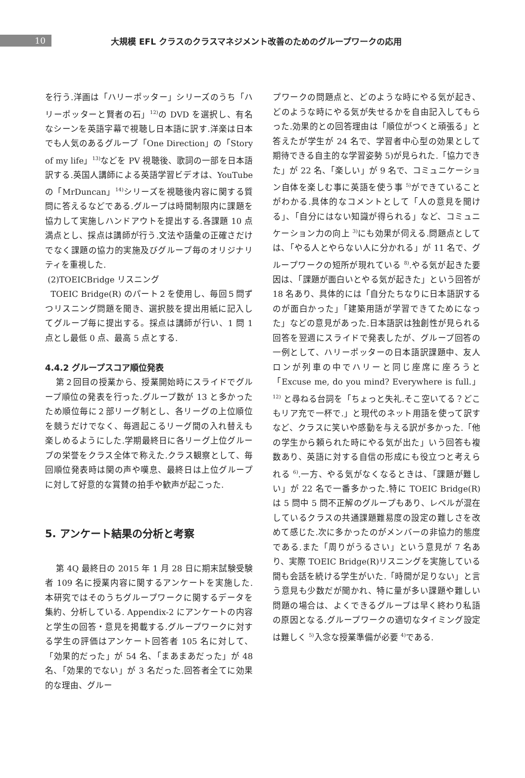10
大規模 EFL クラスのクラスマネジメント改善のためのグループワークの応用
を行う.洋画は「ハリーポッター」シリーズのうち「ハリーポッターと賢者の石」<sup>12)</sup>の DVD を選択し、有名なシーンを英語字幕で視聴し日本語に訳す.洋楽は日本でも人気のあるグループ「One Direction」の「Story of my life」<sup>13)</sup>などを PV 視聴後、歌詞の一部を日本語訳する.英国人講師による英語学習ビデオは、YouTube の「MrDuncan」<sup>14)</sup>シリーズを視聴後内容に関する質問に答えるなどである.グループは時間制限内に課題を協力して実施しハンドアウトを提出する.各課題 10 点満点とし、採点は講師が行う.文法や語彙の正確さだけでなく課題の協力的実施及びグループ毎のオリジナリティを重視した.
(2)TOEICBridge リスニング
TOEIC Bridge(R) のパート２を使用し、毎回５問ずつリスニング問題を聞き、選択肢を提出用紙に記入してグループ毎に提出する。採点は講師が行い、1 問 1 点とし最低 0 点、最高 5 点とする.
4.4.2 グループスコア順位発表
第２回目の授業から、授業開始時にスライドでグループ順位の発表を行った.グループ数が 13 と多かったため順位毎に２部リーグ制とし、各リーグの上位順位を競うだけでなく、毎週起こるリーグ間の入れ替えも楽しめるようにした.学期最終日に各リーグ上位グループの栄誉をクラス全体で称えた.クラス観察として、毎回順位発表時は関の声や嘆息、最終日は上位グループに対して好意的な賞賛の拍手や歓声が起こった.
5. アンケート結果の分析と考察
第 4Q 最終日の 2015 年 1 月 28 日に期末試験受験者 109 名に授業内容に関するアンケートを実施した.本研究ではそのうちグループワークに関するデータを集約、分析している. Appendix-2 にアンケートの内容と学生の回答・意見を掲載する.グループワークに対する学生の評価はアンケート回答者 105 名に対して、「効果的だった」が 54 名、「まあまあだった」が 48 名、「効果的でない」が 3 名だった.回答者全てに効果的な理由、グルー
プワークの問題点と、どのような時にやる気が起き、どのような時にやる気が失せるかを自由記入してもらった.効果的との回答理由は「順位がつくと頑張る」と答えたが学生が 24 名で、学習者中心型の効果として期待できる自主的な学習姿勢 5)が見られた.「協力できた」が 22 名、「楽しい」が 9 名で、コミュニケーション自体を楽しむ事に英語を使う事 <sup>5)</sup>ができていることがわかる.具体的なコメントとして「人の意見を聞ける」、「自分にはない知識が得られる」など、コミュニケーション力の向上 <sup>3)</sup>にも効果が伺える.問題点としては、「やる人とやらない人に分かれる」が 11 名で、グループワークの短所が現れている <sup>8)</sup>.やる気が起きた要因は、「課題が面白いとやる気が起きた」という回答が 18 名あり、具体的には「自分たちなりに日本語訳するのが面白かった」「建築用語が学習できてためになった」などの意見があった.日本語訳は独創性が見られる回答を翌週にスライドで発表したが、グループ回答の一例として、ハリーポッターの日本語訳課題中、友人ロンが列車の中でハリーと同じ座席に座ろうと「Excuse me, do you mind? Everywhere is full.」<sup>12)</sup> と尋ねる台詞を「ちょっと失礼.そこ空いてる？どこもリア充で一杯で.」と現代のネット用語を使って訳すなど、クラスに笑いや感動を与える訳が多かった.「他の学生から頼られた時にやる気が出た」いう回答も複数あり、英語に対する自信の形成にも役立つと考えられる <sup>6)</sup>.一方、やる気がなくなるときは、「課題が難しい」が 22 名で一番多かった.特に TOEIC Bridge(R)は 5 問中 5 問不正解のグループもあり、レベルが混在しているクラスの共通課題難易度の設定の難しさを改めて感じた.次に多かったのがメンバーの非協力的態度である.また「周りがうるさい」という意見が 7 名あり、実際 TOEIC Bridge(R)リスニングを実施している間も会話を続ける学生がいた.「時間が足りない」と言う意見も少数だが聞かれ、特に量が多い課題や難しい問題の場合は、よくできるグループは早く終わり私語の原因となる.グループワークの適切なタイミング設定は難しく <sup>5)</sup>入念な授業準備が必要 <sup>4)</sup>である.